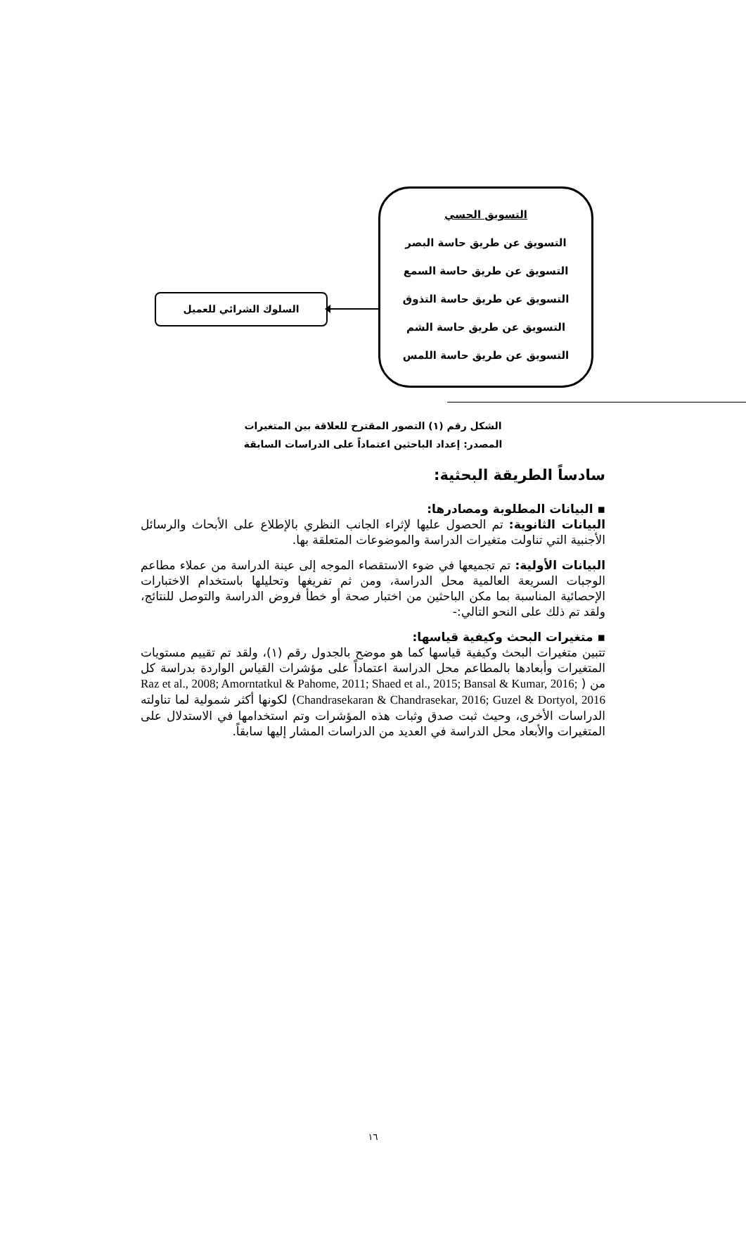التسويق الحسي
التسويق عن طريق حاسة البصر
التسويق عن طريق حاسة السمع
التسويق عن طريق حاسة التذوق
التسويق عن طريق حاسة الشم
التسويق عن طريق حاسة اللمس
السلوك الشرائي للعميل
الشكل رقم (١) التصور المقترح للعلاقة بين المتغيرات
المصدر: إعداد الباحثين اعتماداً على الدراسات السابقة
سادساً الطريقة البحثية:
▪ البيانات المطلوبة ومصادرها:
البيانات الثانوية: تم الحصول عليها لإثراء الجانب النظري بالإطلاع على الأبحاث والرسائل الأجنبية التي تناولت متغيرات الدراسة والموضوعات المتعلقة بها.
البيانات الأولية: تم تجميعها في ضوء الاستقصاء الموجه إلى عينة الدراسة من عملاء مطاعم الوجبات السريعة العالمية محل الدراسة، ومن ثم تفريغها وتحليلها باستخدام الاختبارات الإحصائية المناسبة بما مكن الباحثين من اختبار صحة أو خطأ فروض الدراسة والتوصل للنتائج، ولقد تم ذلك على النحو التالي:-
▪ متغيرات البحث وكيفية قياسها:
تتبين متغيرات البحث وكيفية قياسها كما هو موضح بالجدول رقم (١)، ولقد تم تقييم مستويات المتغيرات وأبعادها بالمطاعم محل الدراسة اعتماداً على مؤشرات القياس الواردة بدراسة كل من ( Raz et al., 2008; Amorntatkul & Pahome, 2011; Shaed et al., 2015; Bansal & Kumar, 2016; Chandrasekaran & Chandrasekar, 2016; Guzel & Dortyol, 2016) لكونها أكثر شمولية لما تناولته الدراسات الأخرى، وحيث ثبت صدق وثبات هذه المؤشرات وتم استخدامها في الاستدلال على المتغيرات والأبعاد محل الدراسة في العديد من الدراسات المشار إليها سابقاً.
١٦